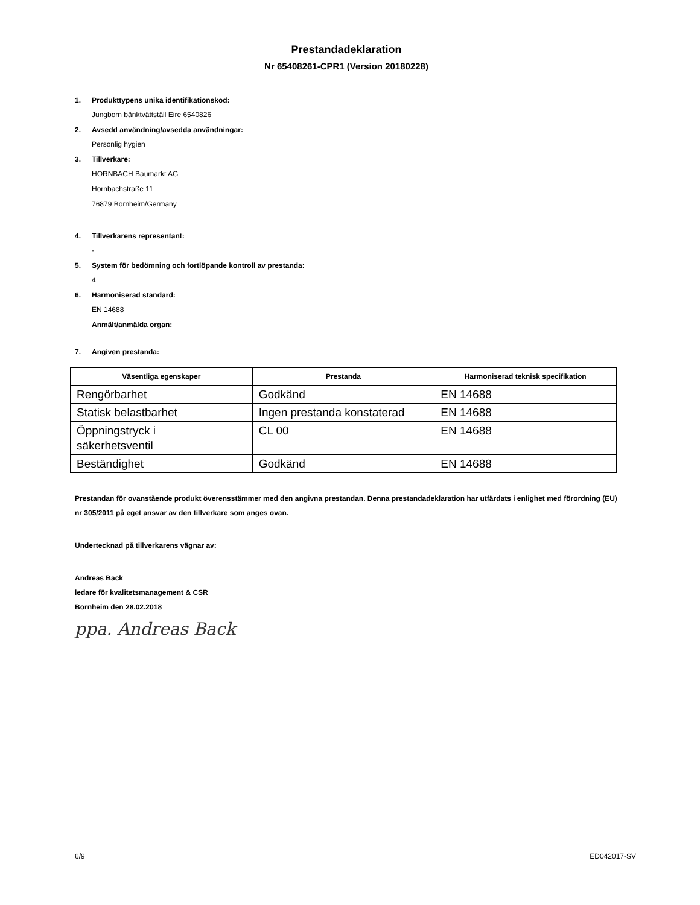Prestandadeklaration
Nr 65408261-CPR1 (Version 20180228)
1. Produkttypens unika identifikationskod:
Jungborn bänktvättställ Eire 6540826
2. Avsedd användning/avsedda användningar:
Personlig hygien
3. Tillverkare:
HORNBACH Baumarkt AG
Hornbachstraße 11
76879 Bornheim/Germany
4. Tillverkarens representant:
-
5. System för bedömning och fortlöpande kontroll av prestanda:
4
6. Harmoniserad standard:
EN 14688
Anmält/anmälda organ:
7. Angiven prestanda:
| Väsentliga egenskaper | Prestanda | Harmoniserad teknisk specifikation |
| --- | --- | --- |
| Rengörbarhet | Godkänd | EN 14688 |
| Statisk belastbarhet | Ingen prestanda konstaterad | EN 14688 |
| Öppningstryck i säkerhetsventil | CL 00 | EN 14688 |
| Beständighet | Godkänd | EN 14688 |
Prestandan för ovanstående produkt överensstämmer med den angivna prestandan. Denna prestandadeklaration har utfärdats i enlighet med förordning (EU) nr 305/2011 på eget ansvar av den tillverkare som anges ovan.
Undertecknad på tillverkarens vägnar av:
Andreas Back
ledare för kvalitetsmanagement & CSR
Bornheim den 28.02.2018
ppa. Andreas Back
6/9 ED042017-SV